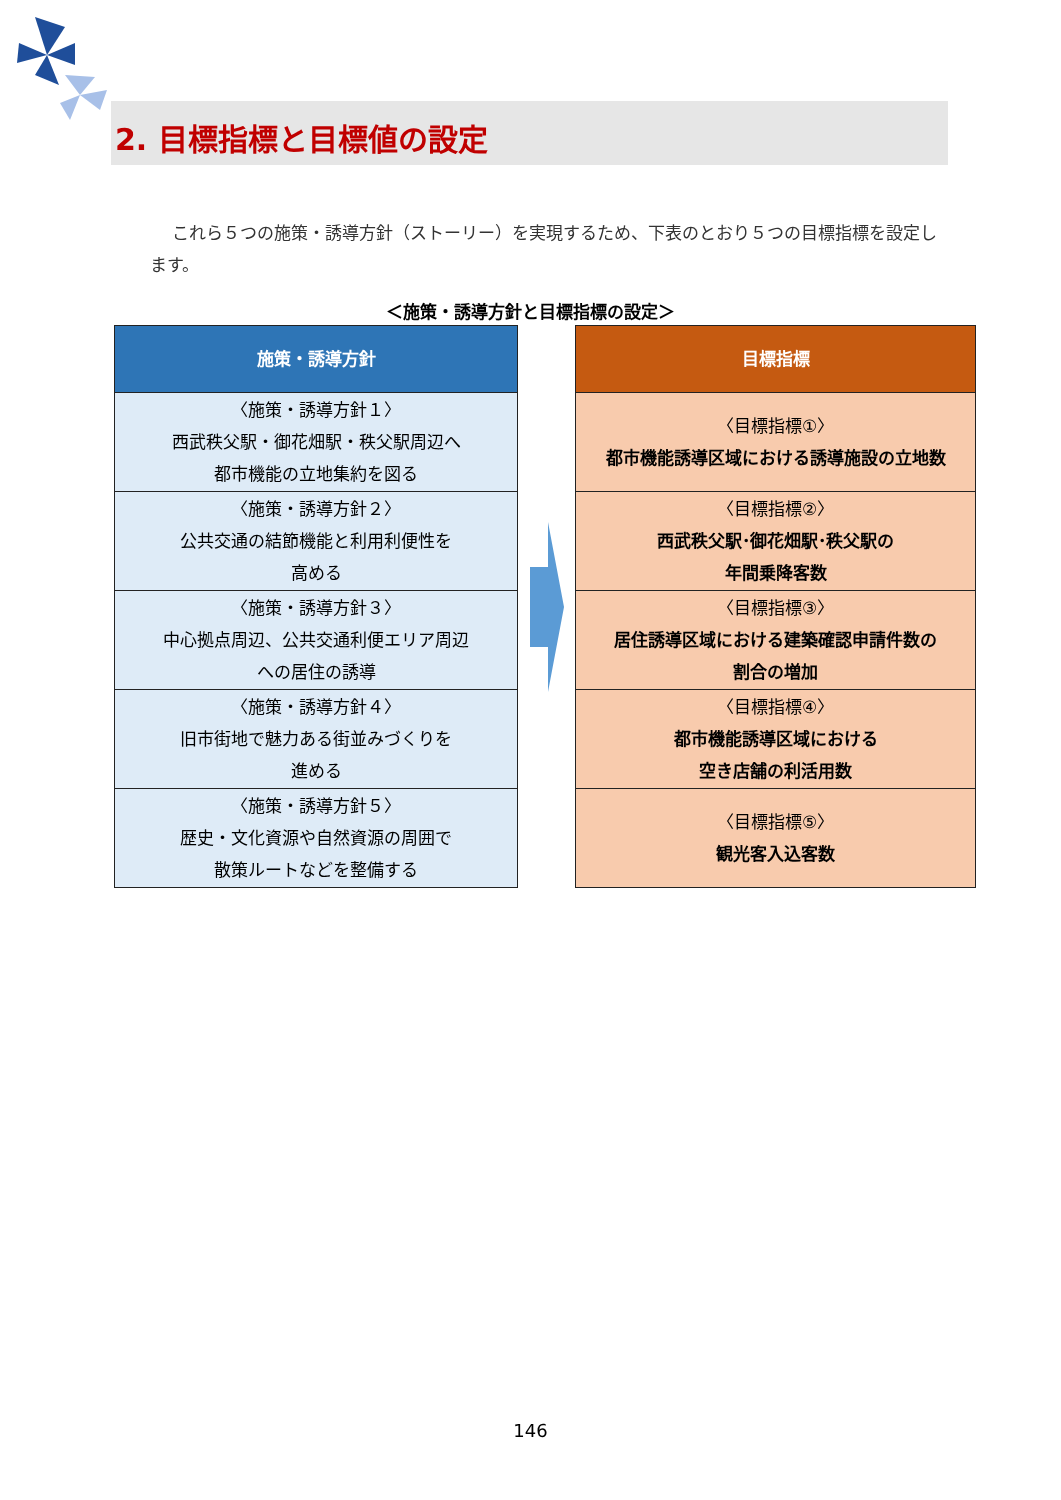2. 目標指標と目標値の設定
これら５つの施策・誘導方針（ストーリー）を実現するため、下表のとおり５つの目標指標を設定します。
＜施策・誘導方針と目標指標の設定＞
| 施策・誘導方針 |
| --- |
| 〈施策・誘導方針１〉 西武秩父駅・御花畑駅・秩父駅周辺へ 都市機能の立地集約を図る |
| 〈施策・誘導方針２〉 公共交通の結節機能と利用利便性を 高める |
| 〈施策・誘導方針３〉 中心拠点周辺、公共交通利便エリア周辺 への居住の誘導 |
| 〈施策・誘導方針４〉 旧市街地で魅力ある街並みづくりを 進める |
| 〈施策・誘導方針５〉 歴史・文化資源や自然資源の周囲で 散策ルートなどを整備する |
| 目標指標 |
| --- |
| 〈目標指標①〉 都市機能誘導区域における誘導施設の立地数 |
| 〈目標指標②〉 西武秩父駅･御花畑駅･秩父駅の 年間乗降客数 |
| 〈目標指標③〉 居住誘導区域における建築確認申請件数の 割合の増加 |
| 〈目標指標④〉 都市機能誘導区域における 空き店舗の利活用数 |
| 〈目標指標⑤〉 観光客入込客数 |
146